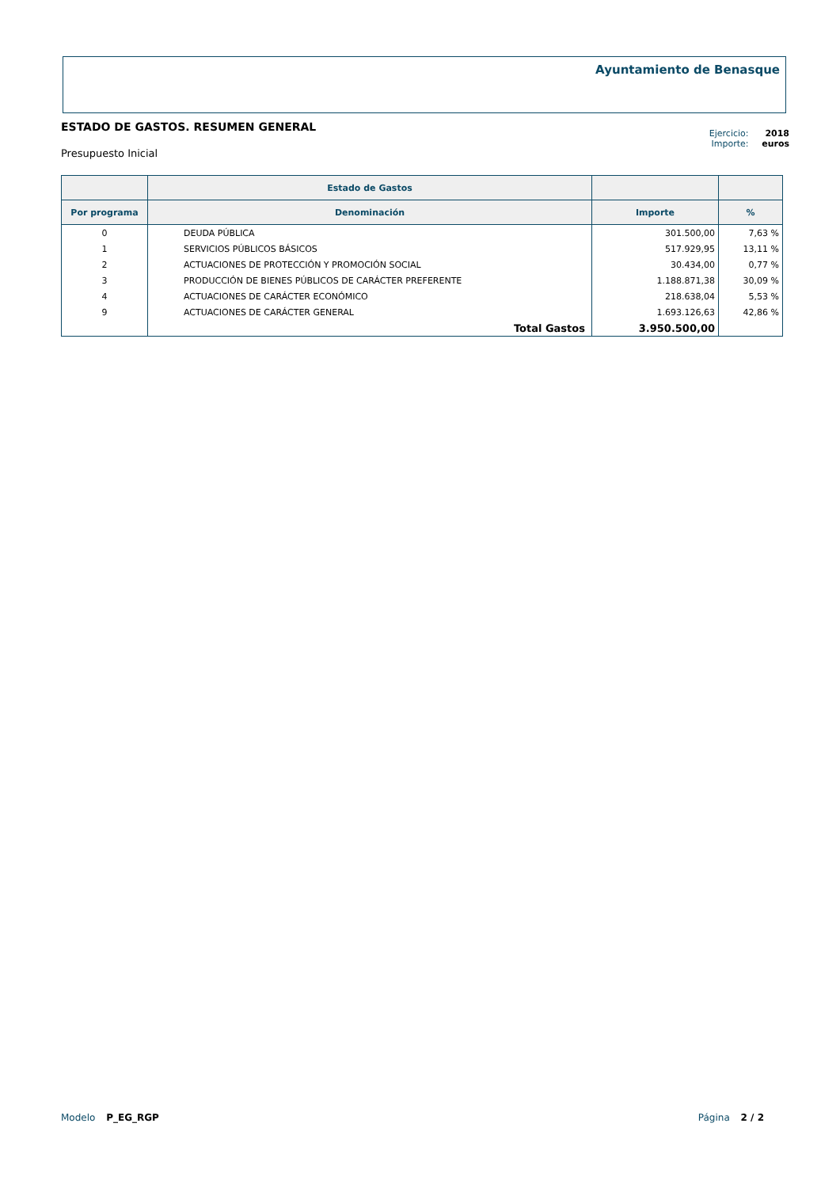Ayuntamiento de Benasque
ESTADO DE GASTOS. RESUMEN GENERAL
Presupuesto Inicial
Ejercicio: 2018
Importe: euros
| | Estado de Gastos | | |
| --- | --- | --- | --- |
| Por programa | Denominación | Importe | % |
| 0 | DEUDA PÚBLICA | 301.500,00 | 7,63 % |
| 1 | SERVICIOS PÚBLICOS BÁSICOS | 517.929,95 | 13,11 % |
| 2 | ACTUACIONES DE PROTECCIÓN Y PROMOCIÓN SOCIAL | 30.434,00 | 0,77 % |
| 3 | PRODUCCIÓN DE BIENES PÚBLICOS DE CARÁCTER PREFERENTE | 1.188.871,38 | 30,09 % |
| 4 | ACTUACIONES DE CARÁCTER ECONÓMICO | 218.638,04 | 5,53 % |
| 9 | ACTUACIONES DE CARÁCTER GENERAL | 1.693.126,63 | 42,86 % |
| | Total Gastos | 3.950.500,00 | |
Modelo P_EG_RGP Página 2 / 2